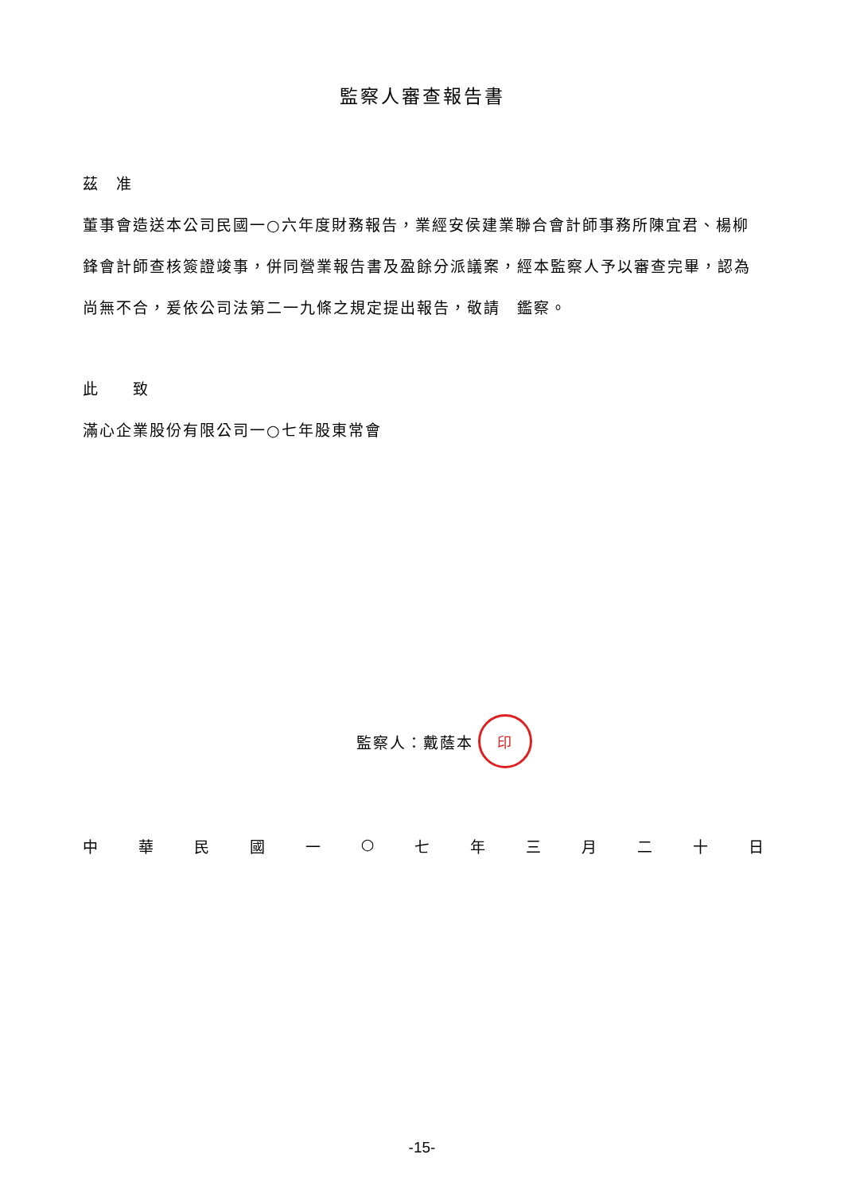監察人審查報告書
茲　准
董事會造送本公司民國一○六年度財務報告，業經安侯建業聯合會計師事務所陳宜君、楊柳鋒會計師查核簽證竣事，併同營業報告書及盈餘分派議案，經本監察人予以審查完畢，認為尚無不合，爰依公司法第二一九條之規定提出報告，敬請　鑑察。
此　　致
滿心企業股份有限公司一○七年股東常會
監察人：戴蔭本 印
中華民國一 ○ 七年三月二十日
-15-